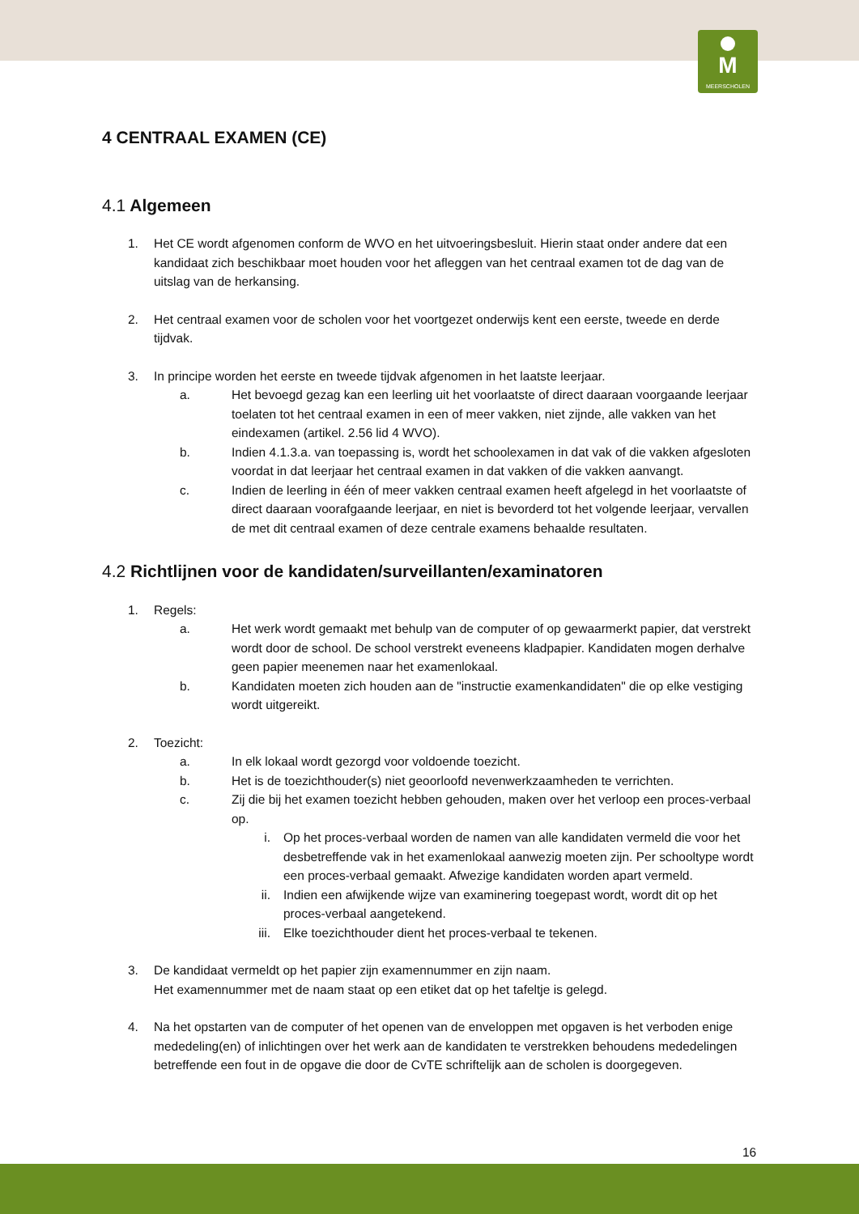M
MEERSCHOLEN
4 CENTRAAL EXAMEN (CE)
4.1 Algemeen
1. Het CE wordt afgenomen conform de WVO en het uitvoeringsbesluit. Hierin staat onder andere dat een kandidaat zich beschikbaar moet houden voor het afleggen van het centraal examen tot de dag van de uitslag van de herkansing.
2. Het centraal examen voor de scholen voor het voortgezet onderwijs kent een eerste, tweede en derde tijdvak.
3. In principe worden het eerste en tweede tijdvak afgenomen in het laatste leerjaar.
a. Het bevoegd gezag kan een leerling uit het voorlaatste of direct daaraan voorgaande leerjaar toelaten tot het centraal examen in een of meer vakken, niet zijnde, alle vakken van het eindexamen (artikel. 2.56 lid 4 WVO).
b. Indien 4.1.3.a. van toepassing is, wordt het schoolexamen in dat vak of die vakken afgesloten voordat in dat leerjaar het centraal examen in dat vakken of die vakken aanvangt.
c. Indien de leerling in één of meer vakken centraal examen heeft afgelegd in het voorlaatste of direct daaraan voorafgaande leerjaar, en niet is bevorderd tot het volgende leerjaar, vervallen de met dit centraal examen of deze centrale examens behaalde resultaten.
4.2 Richtlijnen voor de kandidaten/surveillanten/examinatoren
1. Regels:
a. Het werk wordt gemaakt met behulp van de computer of op gewaarmerkt papier, dat verstrekt wordt door de school. De school verstrekt eveneens kladpapier. Kandidaten mogen derhalve geen papier meenemen naar het examenlokaal.
b. Kandidaten moeten zich houden aan de "instructie examenkandidaten" die op elke vestiging wordt uitgereikt.
2. Toezicht:
a. In elk lokaal wordt gezorgd voor voldoende toezicht.
b. Het is de toezichthouder(s) niet geoorloofd nevenwerkzaamheden te verrichten.
c. Zij die bij het examen toezicht hebben gehouden, maken over het verloop een proces-verbaal op.
i. Op het proces-verbaal worden de namen van alle kandidaten vermeld die voor het desbetreffende vak in het examenlokaal aanwezig moeten zijn. Per schooltype wordt een proces-verbaal gemaakt. Afwezige kandidaten worden apart vermeld.
ii. Indien een afwijkende wijze van examinering toegepast wordt, wordt dit op het proces-verbaal aangetekend.
iii. Elke toezichthouder dient het proces-verbaal te tekenen.
3. De kandidaat vermeldt op het papier zijn examennummer en zijn naam.
Het examennummer met de naam staat op een etiket dat op het tafeltje is gelegd.
4. Na het opstarten van de computer of het openen van de enveloppen met opgaven is het verboden enige mededeling(en) of inlichtingen over het werk aan de kandidaten te verstrekken behoudens mededelingen betreffende een fout in de opgave die door de CvTE schriftelijk aan de scholen is doorgegeven.
16